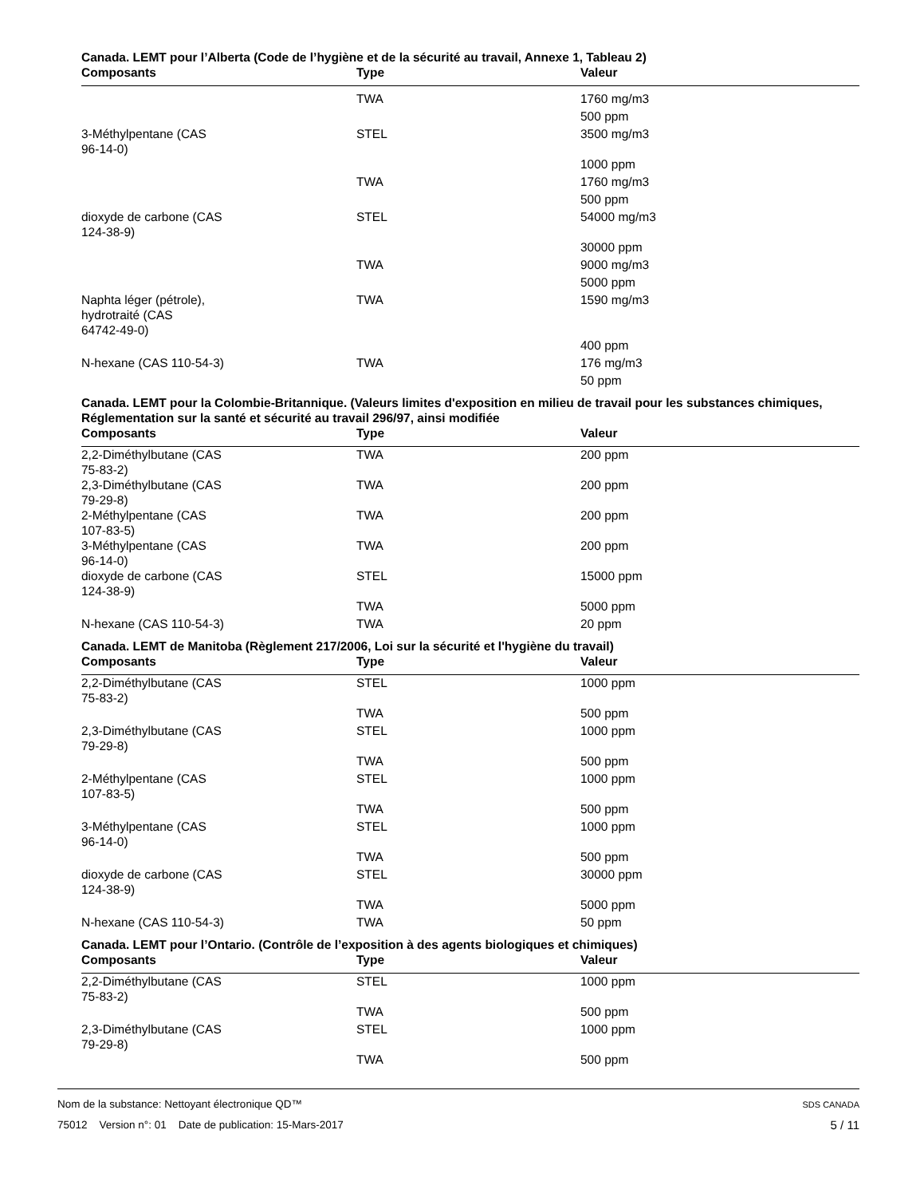Canada. LEMT pour l’Alberta (Code de l’hygiène et de la sécurité au travail, Annexe 1, Tableau 2)
| Composants | Type | Valeur |
| --- | --- | --- |
| | TWA | 1760 mg/m3 |
| | | 500 ppm |
| 3-Méthylpentane (CAS 96-14-0) | STEL | 3500 mg/m3 |
| | | 1000 ppm |
| | TWA | 1760 mg/m3 |
| | | 500 ppm |
| dioxyde de carbone (CAS 124-38-9) | STEL | 54000 mg/m3 |
| | | 30000 ppm |
| | TWA | 9000 mg/m3 |
| | | 5000 ppm |
| Naphta léger (pétrole), hydrotraité (CAS 64742-49-0) | TWA | 1590 mg/m3 |
| | | 400 ppm |
| N-hexane (CAS 110-54-3) | TWA | 176 mg/m3 |
| | | 50 ppm |
Canada. LEMT pour la Colombie-Britannique. (Valeurs limites d'exposition en milieu de travail pour les substances chimiques, Réglementation sur la santé et sécurité au travail 296/97, ainsi modifiée
| Composants | Type | Valeur |
| --- | --- | --- |
| 2,2-Diméthylbutane (CAS 75-83-2) | TWA | 200 ppm |
| 2,3-Diméthylbutane (CAS 79-29-8) | TWA | 200 ppm |
| 2-Méthylpentane (CAS 107-83-5) | TWA | 200 ppm |
| 3-Méthylpentane (CAS 96-14-0) | TWA | 200 ppm |
| dioxyde de carbone (CAS 124-38-9) | STEL | 15000 ppm |
| | TWA | 5000 ppm |
| N-hexane (CAS 110-54-3) | TWA | 20 ppm |
Canada. LEMT de Manitoba (Règlement 217/2006, Loi sur la sécurité et l'hygiène du travail)
| Composants | Type | Valeur |
| --- | --- | --- |
| 2,2-Diméthylbutane (CAS 75-83-2) | STEL | 1000 ppm |
| | TWA | 500 ppm |
| 2,3-Diméthylbutane (CAS 79-29-8) | STEL | 1000 ppm |
| | TWA | 500 ppm |
| 2-Méthylpentane (CAS 107-83-5) | STEL | 1000 ppm |
| | TWA | 500 ppm |
| 3-Méthylpentane (CAS 96-14-0) | STEL | 1000 ppm |
| | TWA | 500 ppm |
| dioxyde de carbone (CAS 124-38-9) | STEL | 30000 ppm |
| | TWA | 5000 ppm |
| N-hexane (CAS 110-54-3) | TWA | 50 ppm |
Canada. LEMT pour l’Ontario. (Contrôle de l’exposition à des agents biologiques et chimiques)
| Composants | Type | Valeur |
| --- | --- | --- |
| 2,2-Diméthylbutane (CAS 75-83-2) | STEL | 1000 ppm |
| | TWA | 500 ppm |
| 2,3-Diméthylbutane (CAS 79-29-8) | STEL | 1000 ppm |
| | TWA | 500 ppm |
Nom de la substance: Nettoyant électronique QD™ SDS CANADA
75012 Version n°: 01 Date de publication: 15-Mars-2017 5 / 11